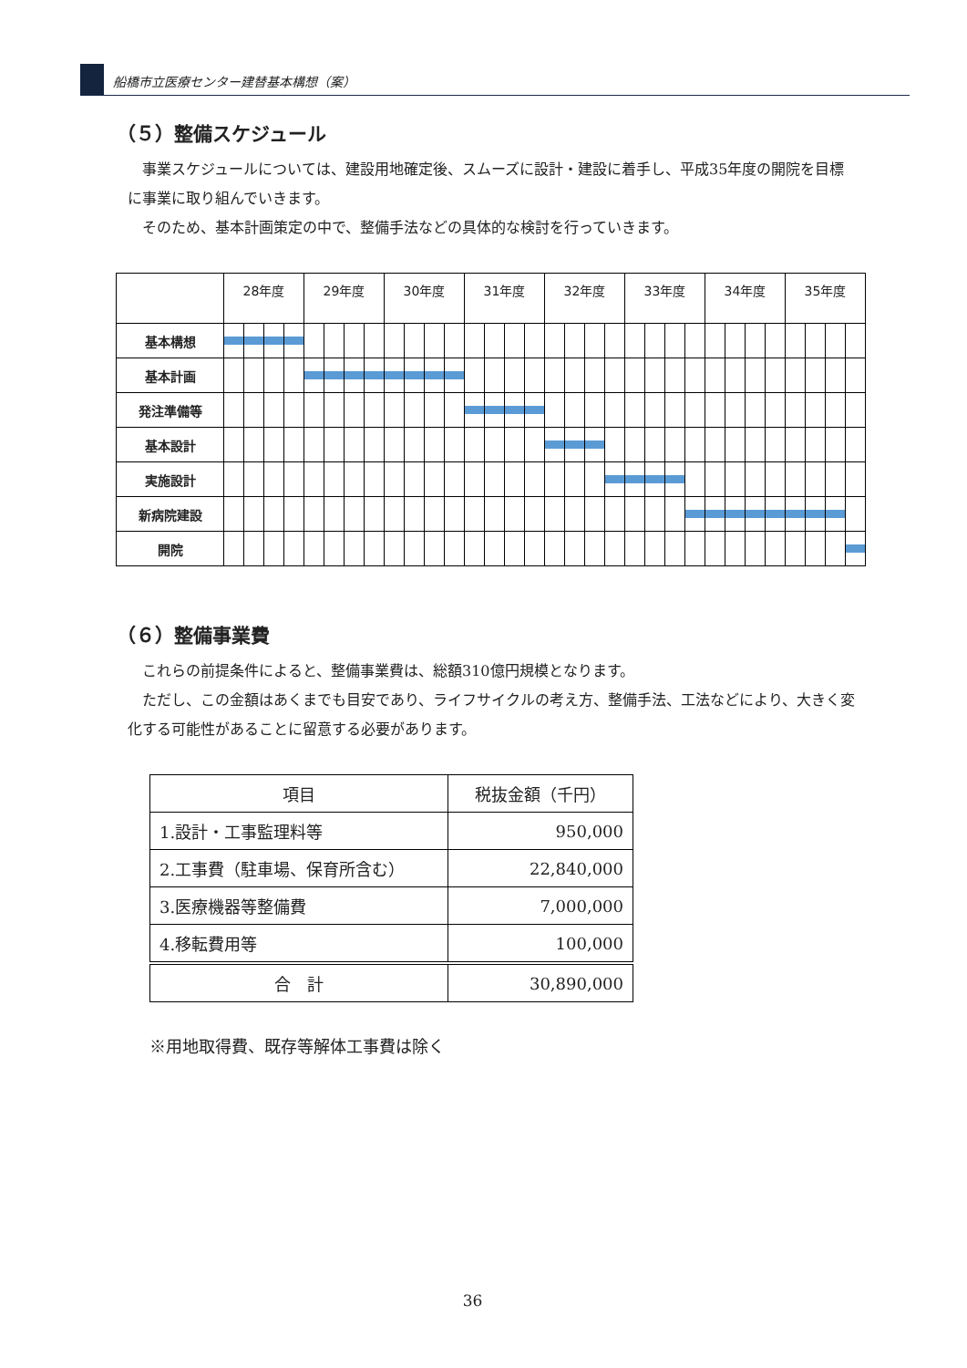船橋市立医療センター建替基本構想（案）
（５）整備スケジュール
　事業スケジュールについては、建設用地確定後、スムーズに設計・建設に着手し、平成35年度の開院を目標に事業に取り組んでいきます。
　そのため、基本計画策定の中で、整備手法などの具体的な検討を行っていきます。
| | 28年度 | | | | 29年度 | | | | 30年度 | | | | 31年度 | | | | 32年度 | | | | 33年度 | | | | 34年度 | | | | 35年度 | | | |
| --- | --- | --- | --- | --- | --- | --- | --- | --- | --- | --- | --- | --- | --- | --- | --- | --- | --- | --- | --- | --- | --- | --- | --- | --- | --- | --- | --- | --- | --- | --- | --- | --- |
| 基本構想 | | | | | | | | | | | | | | | | | | | | | | | | | | | | | | | | |
| 基本計画 | | | | | | | | | | | | | | | | | | | | | | | | | | | | | | | | |
| 発注準備等 | | | | | | | | | | | | | | | | | | | | | | | | | | | | | | | | |
| 基本設計 | | | | | | | | | | | | | | | | | | | | | | | | | | | | | | | | |
| 実施設計 | | | | | | | | | | | | | | | | | | | | | | | | | | | | | | | | |
| 新病院建設 | | | | | | | | | | | | | | | | | | | | | | | | | | | | | | | | |
| 開院 | | | | | | | | | | | | | | | | | | | | | | | | | | | | | | | | |
（６）整備事業費
　これらの前提条件によると、整備事業費は、総額310億円規模となります。
　ただし、この金額はあくまでも目安であり、ライフサイクルの考え方、整備手法、工法などにより、大きく変化する可能性があることに留意する必要があります。
| 項目 | 税抜金額（千円） |
| --- | --- |
| 1.設計・工事監理料等 | 950,000 |
| 2.工事費（駐車場、保育所含む） | 22,840,000 |
| 3.医療機器等整備費 | 7,000,000 |
| 4.移転費用等 | 100,000 |
| 合 計 | 30,890,000 |
※用地取得費、既存等解体工事費は除く
36